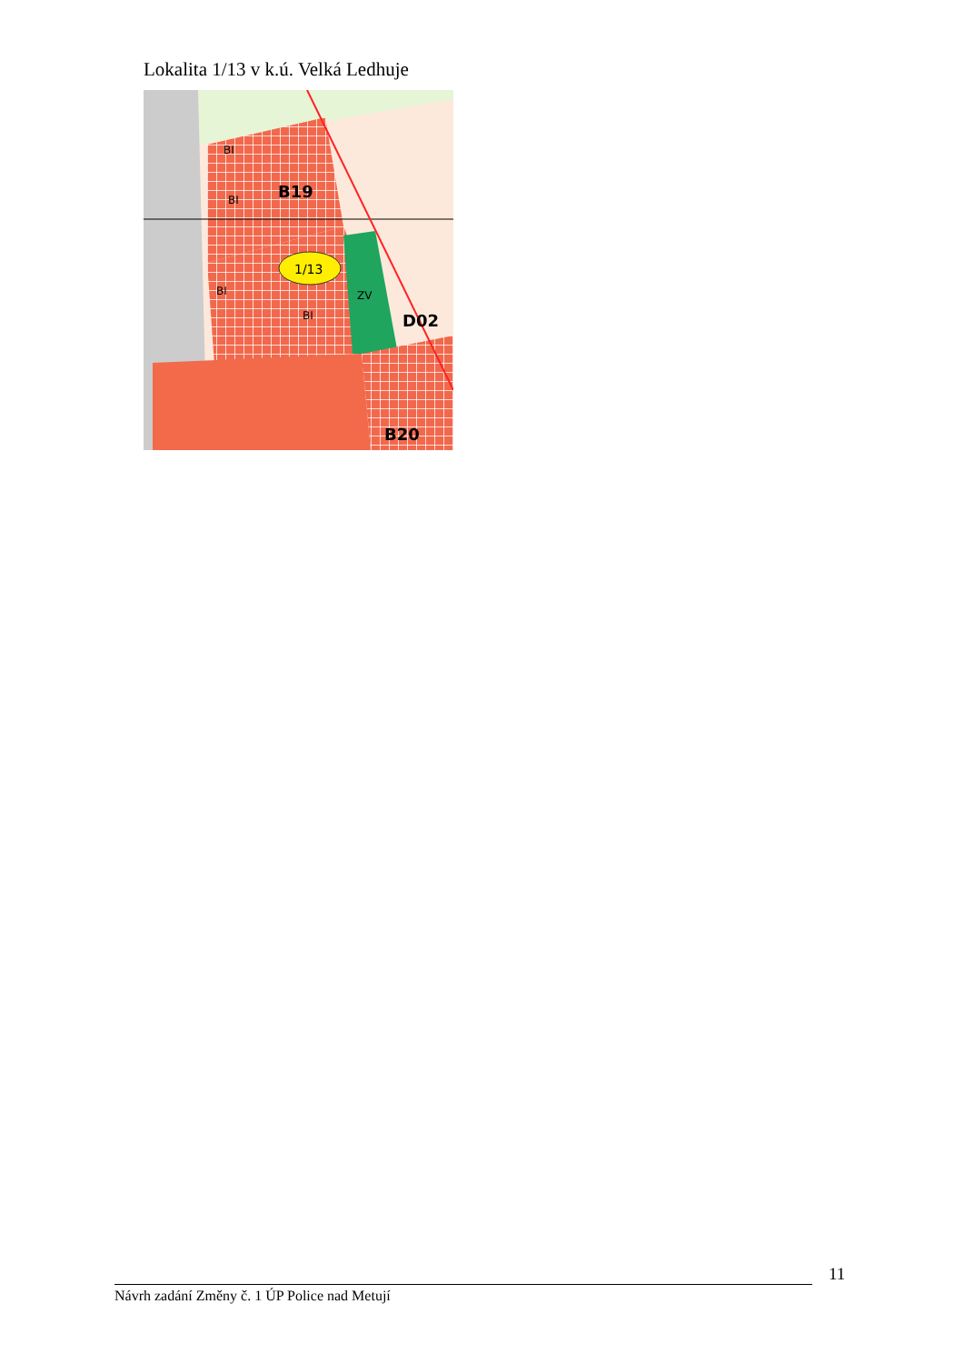Lokalita 1/13 v k.ú. Velká Ledhuje
1/13
B19
D02
B20
BI
BI
BI
BI
ZV
11
Návrh zadání Změny č. 1 ÚP Police nad Metují